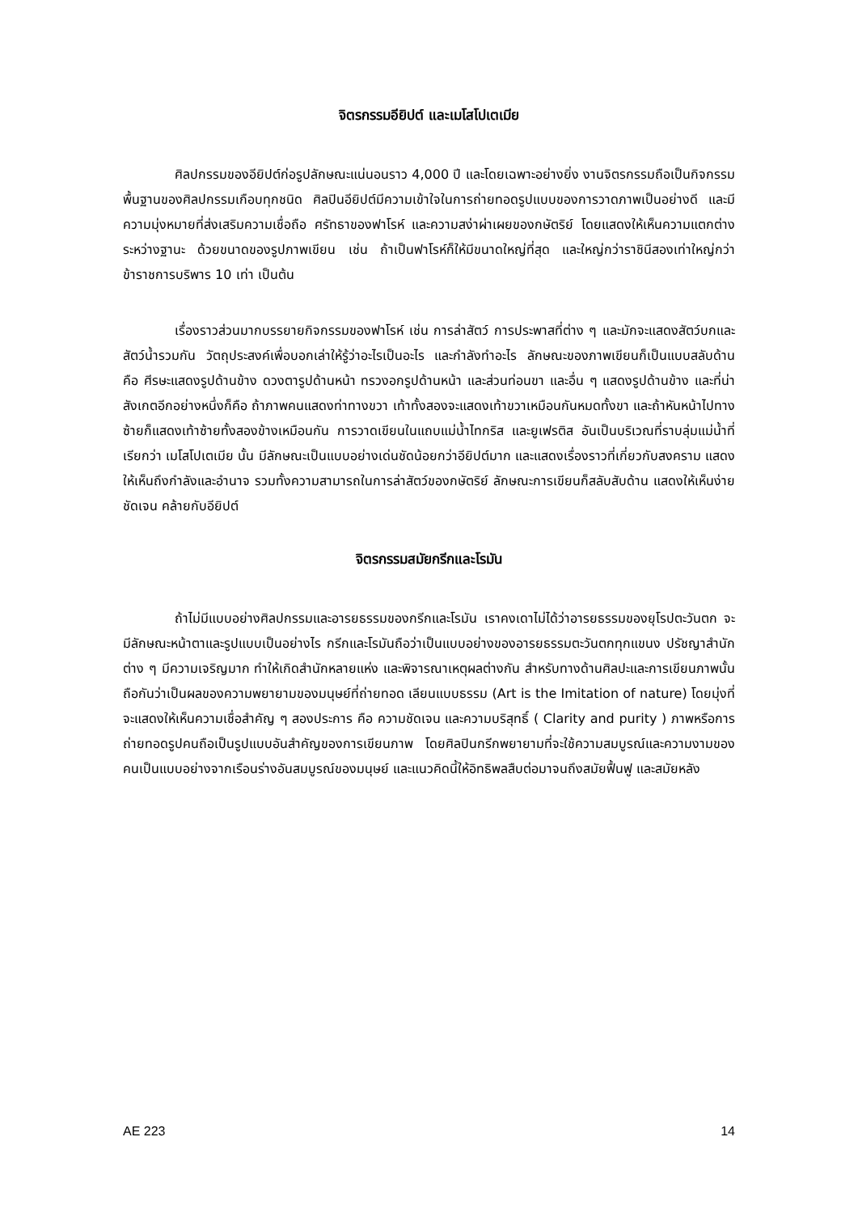จิตรกรรมอียิปต์ และเมโสโปเตเมีย
ศิลปกรรมของอียิปต์ก่อรูปลักษณะแน่นอนราว 4,000 ปี และโดยเฉพาะอย่างยิ่ง งานจิตรกรรมถือเป็นกิจกรรมพื้นฐานของศิลปกรรมเกือบทุกชนิด ศิลปินอียิปต์มีความเข้าใจในการถ่ายทอดรูปแบบของการวาดภาพเป็นอย่างดี และมีความมุ่งหมายที่ส่งเสริมความเชื่อถือ ศรัทธาของฟาโรห์ และความสง่าผ่าเผยของกษัตริย์ โดยแสดงให้เห็นความแตกต่างระหว่างฐานะ ด้วยขนาดของรูปภาพเขียน เช่น ถ้าเป็นฟาโรห์ก็ให้มีขนาดใหญ่ที่สุด และใหญ่กว่าราชินีสองเท่าใหญ่กว่าข้าราชการบริพาร 10 เท่า เป็นต้น
เรื่องราวส่วนมากบรรยายกิจกรรมของฟาโรห์ เช่น การล่าสัตว์ การประพาสที่ต่าง ๆ และมักจะแสดงสัตว์บกและสัตว์น้ำรวมกัน วัตถุประสงค์เพื่อบอกเล่าให้รู้ว่าอะไรเป็นอะไร และกำลังทำอะไร ลักษณะของภาพเขียนก็เป็นแบบสลับด้าน คือ ศีรษะแสดงรูปด้านข้าง ดวงตารูปด้านหน้า ทรวงอกรูปด้านหน้า และส่วนท่อนขา และอื่น ๆ แสดงรูปด้านข้าง และที่น่าสังเกตอีกอย่างหนึ่งก็คือ ถ้าภาพคนแสดงท่าทางขวา เท้าทั้งสองจะแสดงเท้าขวาเหมือนกันหมดทั้งขา และถ้าหันหน้าไปทางซ้ายก็แสดงเท้าซ้ายทั้งสองข้างเหมือนกัน การวาดเขียนในแถบแม่น้ำไทกริส และยูเฟรติส อันเป็นบริเวณที่ราบลุ่มแม่น้ำที่เรียกว่า เมโสโปเตเมีย นั้น มีลักษณะเป็นแบบอย่างเด่นชัดน้อยกว่าอียิปต์มาก และแสดงเรื่องราวที่เกี่ยวกับสงคราม แสดงให้เห็นถึงกำลังและอำนาจ รวมทั้งความสามารถในการล่าสัตว์ของกษัตริย์ ลักษณะการเขียนก็สลับสับด้าน แสดงให้เห็นง่าย ชัดเจน คล้ายกับอียิปต์
จิตรกรรมสมัยกรีกและโรมัน
ถ้าไม่มีแบบอย่างศิลปกรรมและอารยธรรมของกรีกและโรมัน เราคงเดาไม่ได้ว่าอารยธรรมของยุโรปตะวันตก จะมีลักษณะหน้าตาและรูปแบบเป็นอย่างไร กรีกและโรมันถือว่าเป็นแบบอย่างของอารยธรรมตะวันตกทุกแขนง ปรัชญาสำนักต่าง ๆ มีความเจริญมาก ทำให้เกิดสำนักหลายแห่ง และพิจารณาเหตุผลต่างกัน สำหรับทางด้านศิลปะและการเขียนภาพนั้น ถือกันว่าเป็นผลของความพยายามของมนุษย์ที่ถ่ายทอด เลียนแบบธรรม (Art is the Imitation of nature) โดยมุ่งที่จะแสดงให้เห็นความเชื่อสำคัญ ๆ สองประการ คือ ความชัดเจน และความบริสุทธิ์ ( Clarity and purity ) ภาพหรือการถ่ายทอดรูปคนถือเป็นรูปแบบอันสำคัญของการเขียนภาพ โดยศิลปินกรีกพยายามที่จะใช้ความสมบูรณ์และความงามของคนเป็นแบบอย่างจากเรือนร่างอันสมบูรณ์ของมนุษย์ และแนวคิดนี้ให้อิทธิพลสืบต่อมาจนถึงสมัยฟื้นฟู และสมัยหลัง
AE 223 14